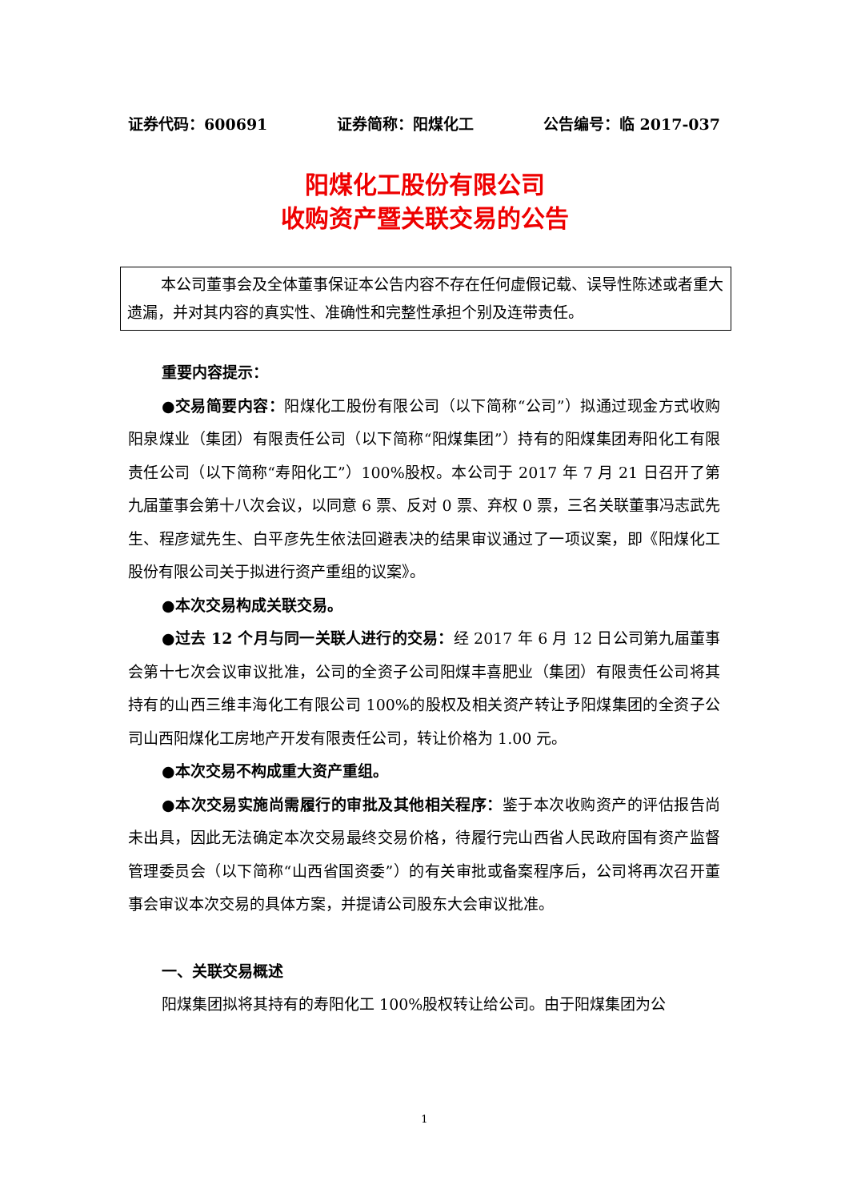证券代码：600691 证券简称：阳煤化工 公告编号：临 2017-037
阳煤化工股份有限公司
收购资产暨关联交易的公告
本公司董事会及全体董事保证本公告内容不存在任何虚假记载、误导性陈述或者重大遗漏，并对其内容的真实性、准确性和完整性承担个别及连带责任。
重要内容提示：
●交易简要内容：阳煤化工股份有限公司（以下简称“公司”）拟通过现金方式收购阳泉煤业（集团）有限责任公司（以下简称“阳煤集团”）持有的阳煤集团寿阳化工有限责任公司（以下简称“寿阳化工”）100%股权。本公司于 2017 年 7 月 21 日召开了第九届董事会第十八次会议，以同意 6 票、反对 0 票、弃权 0 票，三名关联董事冯志武先生、程彦斌先生、白平彦先生依法回避表决的结果审议通过了一项议案，即《阳煤化工股份有限公司关于拟进行资产重组的议案》。
●本次交易构成关联交易。
●过去 12 个月与同一关联人进行的交易：经 2017 年 6 月 12 日公司第九届董事会第十七次会议审议批准，公司的全资子公司阳煤丰喜肥业（集团）有限责任公司将其持有的山西三维丰海化工有限公司 100%的股权及相关资产转让予阳煤集团的全资子公司山西阳煤化工房地产开发有限责任公司，转让价格为 1.00 元。
●本次交易不构成重大资产重组。
●本次交易实施尚需履行的审批及其他相关程序：鉴于本次收购资产的评估报告尚未出具，因此无法确定本次交易最终交易价格，待履行完山西省人民政府国有资产监督管理委员会（以下简称“山西省国资委”）的有关审批或备案程序后，公司将再次召开董事会审议本次交易的具体方案，并提请公司股东大会审议批准。
一、关联交易概述
阳煤集团拟将其持有的寿阳化工 100%股权转让给公司。由于阳煤集团为公
1